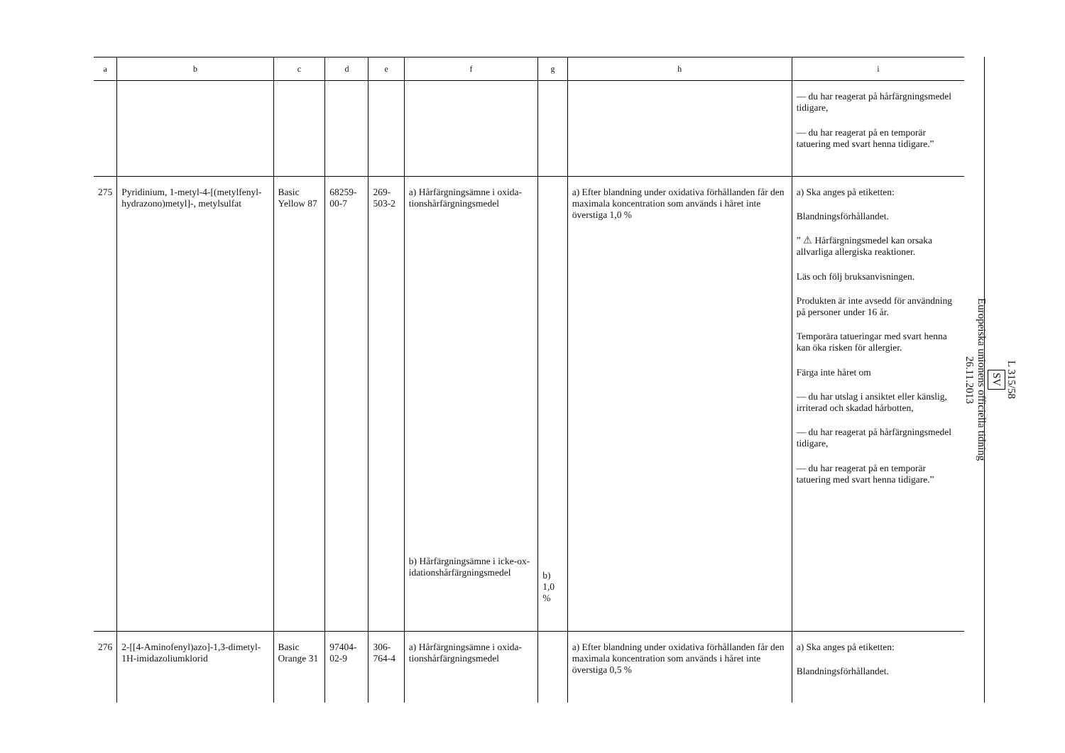| a | b | c | d | e | f | g | h | i |
| --- | --- | --- | --- | --- | --- | --- | --- | --- |
| | | | | | | | | — du har reagerat på hårfärgnings­medel tidigare, — du har reagerat på en temporär tatuering med svart henna tidigare.” |
| 275 | Pyridinium, 1-metyl-4-[(metylfenyl­hydrazono)metyl]-, metylsulfat | Basic Yellow 87 | 68259-00-7 | 269-503-2 | a) Hårfärgnings­ämne i oxida­tionshårfärg­ningsmedel b) Hårfärgnings­ämne i icke-ox­idationshårfärg­ningsmedel | b) 1,0 % | a) Efter blandning under oxidativa förhållanden får den maximala koncent­ration som används i hå­ret inte överstiga 1,0 % | a) Ska anges på etiketten: Blandningsförhållandet. ” ⚠ Hårfärgningsmedel kan orsaka allvarliga allergiska reaktioner. Läs och följ bruksanvisningen. Produkten är inte avsedd för an­vändning på personer under 16 år. Temporära tatueringar med svart henna kan öka risken för allergier. Färga inte håret om — du har utslag i ansiktet eller känslig, irriterad och skadad hårbotten, — du har reagerat på hårfärg­ningsmedel tidigare, — du har reagerat på en temporär tatuering med svart henna ti­digare.” |
| 276 | 2-[[4-Aminofe­nyl)azo]-1,3-dime­tyl-1H-imidazoli­umklorid | Basic Orange 31 | 97404-02-9 | 306-764-4 | a) Hårfärgnings­ämne i oxida­tionshårfärg­ningsmedel | | a) Efter blandning under oxidativa förhållanden får den maximala koncent­ration som används i hå­ret inte överstiga 0,5 % | a) Ska anges på etiketten: Blandningsförhållandet. |
L 315/58
SV
Europeiska unionens officiella tidning
26.11.2013